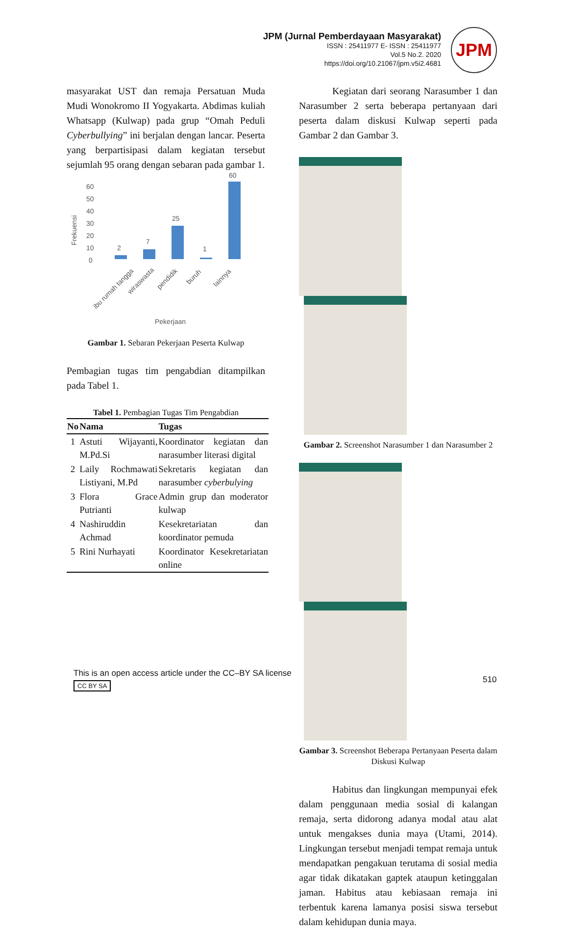JPM (Jurnal Pemberdayaan Masyarakat)
ISSN : 25411977 E- ISSN : 25411977
Vol.5 No.2. 2020
https://doi.org/10.21067/jpm.v5i2.4681
JPM
masyarakat UST dan remaja Persatuan Muda Mudi Wonokromo II Yogyakarta. Abdimas kuliah Whatsapp (Kulwap) pada grup “Omah Peduli Cyberbullying” ini berjalan dengan lancar. Peserta yang berpartisipasi dalam kegiatan tersebut sejumlah 95 orang dengan sebaran pada gambar 1.
Frekuensi
60
50
40
30
20
10
0
2
7
25
1
60
ibu rumah tangga
wiraswasta
pendidik
buruh
lainnya
Pekerjaan
Gambar 1. Sebaran Pekerjaan Peserta Kulwap
Pembagian tugas tim pengabdian ditampilkan pada Tabel 1.
Tabel 1. Pembagian Tugas Tim Pengabdian
| No | Nama | Tugas |
| --- | --- | --- |
| 1 | Astuti Wijayanti, M.Pd.Si | Koordinator kegiatan dan narasumber literasi digital |
| 2 | Laily Rochmawati Listiyani, M.Pd | Sekretaris kegiatan dan narasumber cyberbulying |
| 3 | Flora Grace Putrianti | Admin grup dan moderator kulwap |
| 4 | Nashiruddin Achmad | Kesekretariatan dan koordinator pemuda |
| 5 | Rini Nurhayati | Koordinator Kesekretariatan online |
Kegiatan dari seorang Narasumber 1 dan Narasumber 2 serta beberapa pertanyaan dari peserta dalam diskusi Kulwap seperti pada Gambar 2 dan Gambar 3.
Gambar 2. Screenshot Narasumber 1 dan Narasumber 2
Gambar 3. Screenshot Beberapa Pertanyaan Peserta dalam Diskusi Kulwap
Habitus dan lingkungan mempunyai efek dalam penggunaan media sosial di kalangan remaja, serta didorong adanya modal atau alat untuk mengakses dunia maya (Utami, 2014). Lingkungan tersebut menjadi tempat remaja untuk mendapatkan pengakuan terutama di sosial media agar tidak dikatakan gaptek ataupun ketinggalan jaman. Habitus atau kebiasaan remaja ini terbentuk karena lamanya posisi siswa tersebut dalam kehidupan dunia maya.
This is an open access article under the CC–BY SA license
CC BY SA
510